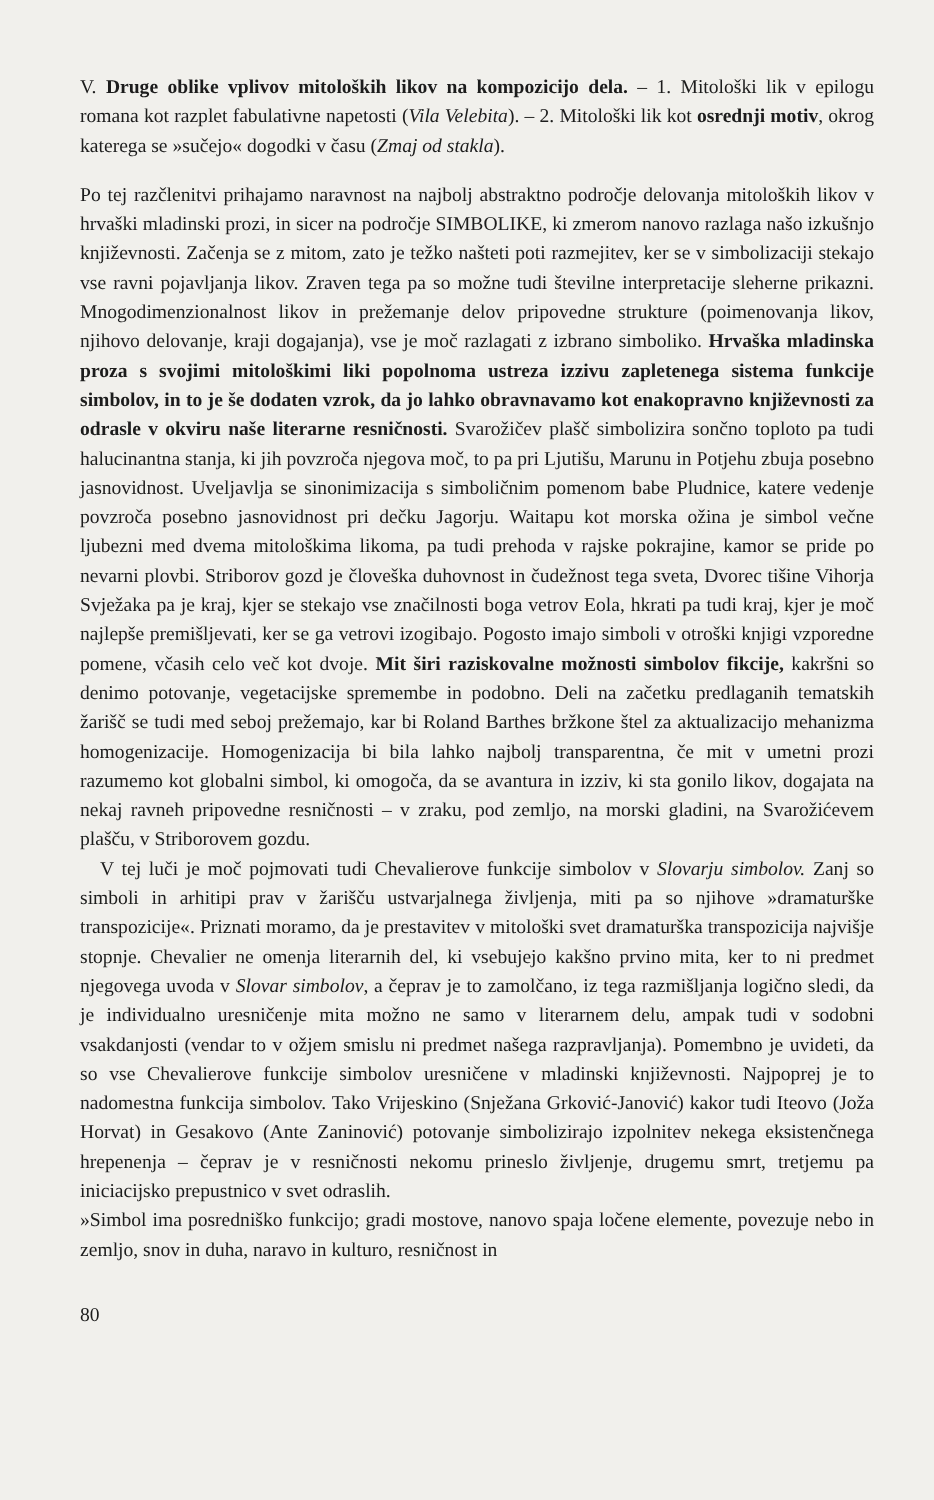V. Druge oblike vplivov mitoloških likov na kompozicijo dela. – 1. Mitološki lik v epilogu romana kot razplet fabulativne napetosti (Vila Velebita). – 2. Mitološki lik kot osrednji motiv, okrog katerega se »sučejo« dogodki v času (Zmaj od stakla).
Po tej razčlenitvi prihajamo naravnost na najbolj abstraktno področje delovanja mitoloških likov v hrvaški mladinski prozi, in sicer na področje SIMBOLIKE, ki zmerom nanovo razlaga našo izkušnjo književnosti. Začenja se z mitom, zato je težko našteti poti razmejitev, ker se v simbolizaciji stekajo vse ravni pojavljanja likov. Zraven tega pa so možne tudi številne interpretacije sleherne prikazni. Mnogodimenzionalnost likov in prežemanje delov pripovedne strukture (poimenovanja likov, njihovo delovanje, kraji dogajanja), vse je moč razlagati z izbrano simboliko. Hrvaška mladinska proza s svojimi mitološkimi liki popolnoma ustreza izzivu zapletenega sistema funkcije simbolov, in to je še dodaten vzrok, da jo lahko obravnavamo kot enakopravno književnosti za odrasle v okviru naše literarne resničnosti. Svarožičev plašč simbolizira sončno toploto pa tudi halucinantna stanja, ki jih povzroča njegova moč, to pa pri Ljutišu, Marunu in Potjehu zbuja posebno jasnovidnost. Uveljavlja se sinonimizacija s simboličnim pomenom babe Pludnice, katere vedenje povzroča posebno jasnovidnost pri dečku Jagorju. Waitapu kot morska ožina je simbol večne ljubezni med dvema mitološkima likoma, pa tudi prehoda v rajske pokrajine, kamor se pride po nevarni plovbi. Striborov gozd je človeška duhovnost in čudežnost tega sveta, Dvorec tišine Vihorja Svježaka pa je kraj, kjer se stekajo vse značilnosti boga vetrov Eola, hkrati pa tudi kraj, kjer je moč najlepše premišljevati, ker se ga vetrovi izogibajo. Pogosto imajo simboli v otroški knjigi vzporedne pomene, včasih celo več kot dvoje. Mit širi raziskovalne možnosti simbolov fikcije, kakršni so denimo potovanje, vegetacijske spremembe in podobno. Deli na začetku predlaganih tematskih žarišč se tudi med seboj prežemajo, kar bi Roland Barthes bržkone štel za aktualizacijo mehanizma homogenizacije. Homogenizacija bi bila lahko najbolj transparentna, če mit v umetni prozi razumemo kot globalni simbol, ki omogoča, da se avantura in izziv, ki sta gonilo likov, dogajata na nekaj ravneh pripovedne resničnosti – v zraku, pod zemljo, na morski gladini, na Svarožićevem plašču, v Striborovem gozdu.
V tej luči je moč pojmovati tudi Chevalierove funkcije simbolov v Slovarju simbolov. Zanj so simboli in arhitipi prav v žarišču ustvarjalnega življenja, miti pa so njihove »dramaturške transpozicije«. Priznati moramo, da je prestavitev v mitološki svet dramaturška transpozicija najvišje stopnje. Chevalier ne omenja literarnih del, ki vsebujejo kakšno prvino mita, ker to ni predmet njegovega uvoda v Slovar simbolov, a čeprav je to zamolčano, iz tega razmišljanja logično sledi, da je individualno uresničenje mita možno ne samo v literarnem delu, ampak tudi v sodobni vsakdanjosti (vendar to v ožjem smislu ni predmet našega razpravljanja). Pomembno je uvideti, da so vse Chevalierove funkcije simbolov uresničene v mladinski književnosti. Najpoprej je to nadomestna funkcija simbolov. Tako Vrijeskino (Snježana Grković-Janović) kakor tudi Iteovo (Joža Horvat) in Gesakovo (Ante Zaninović) potovanje simbolizirajo izpolnitev nekega eksistenčnega hrepenenja – čeprav je v resničnosti nekomu prineslo življenje, drugemu smrt, tretjemu pa iniciacijsko prepustnico v svet odraslih.
»Simbol ima posredniško funkcijo; gradi mostove, nanovo spaja ločene elemente, povezuje nebo in zemljo, snov in duha, naravo in kulturo, resničnost in
80